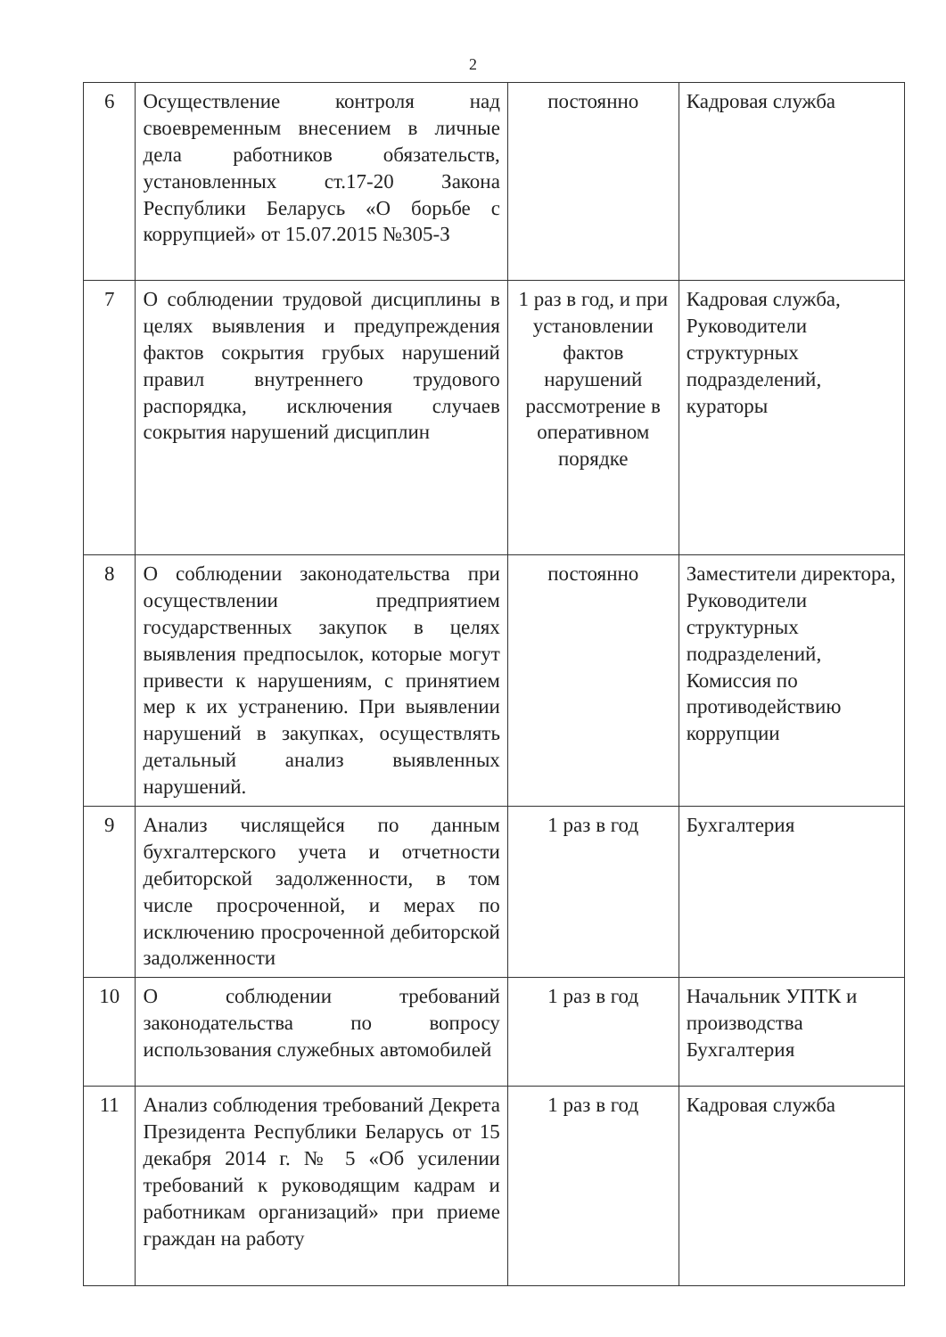2
| 6 | Осуществление контроля над своевременным внесением в личные дела работников обязательств, установленных ст.17-20 Закона Республики Беларусь «О борьбе с коррупцией» от 15.07.2015 №305-З | постоянно | Кадровая служба |
| 7 | О соблюдении трудовой дисциплины в целях выявления и предупреждения фактов сокрытия грубых нарушений правил внутреннего трудового распорядка, исключения случаев сокрытия нарушений дисциплин | 1 раз в год, и при установлении фактов нарушений рассмотрение в оперативном порядке | Кадровая служба, Руководители структурных подразделений, кураторы |
| 8 | О соблюдении законодательства при осуществлении предприятием государственных закупок в целях выявления предпосылок, которые могут привести к нарушениям, с принятием мер к их устранению. При выявлении нарушений в закупках, осуществлять детальный анализ выявленных нарушений. | постоянно | Заместители директора, Руководители структурных подразделений, Комиссия по противодействию коррупции |
| 9 | Анализ числящейся по данным бухгалтерского учета и отчетности дебиторской задолженности, в том числе просроченной, и мерах по исключению просроченной дебиторской задолженности | 1 раз в год | Бухгалтерия |
| 10 | О соблюдении требований законодательства по вопросу использования служебных автомобилей | 1 раз в год | Начальник УПТК и производства Бухгалтерия |
| 11 | Анализ соблюдения требований Декрета Президента Республики Беларусь от 15 декабря 2014 г. № 5 «Об усилении требований к руководящим кадрам и работникам организаций» при приеме граждан на работу | 1 раз в год | Кадровая служба |